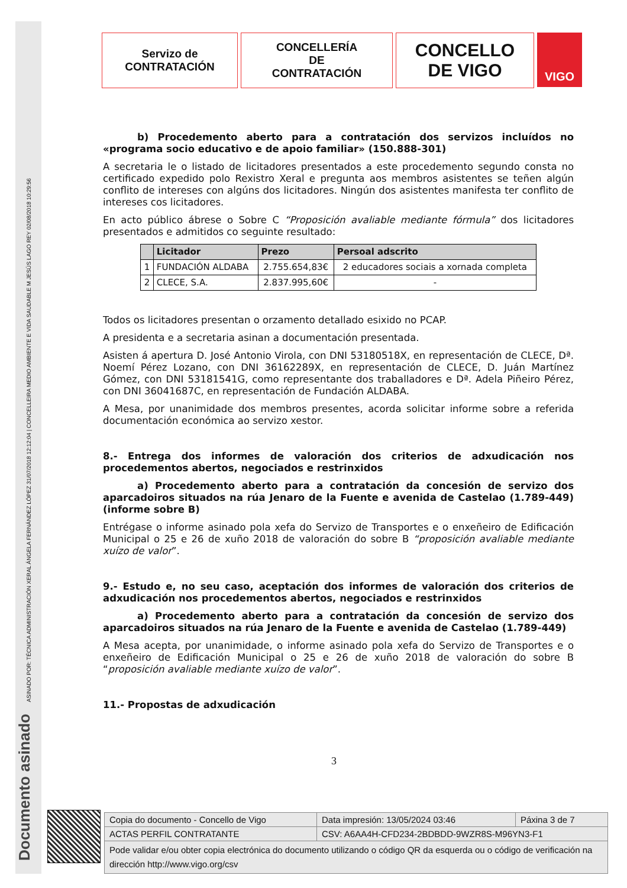ASINADO POR: TÉCNICA ADMINISTRACIÓN XERAL ÁNGELA FERNÁNDEZ LÓPEZ 31/07/2018 12:12:04 | CONCELLEIRA MEDIO AMBIENTE E VIDA SAUDABLE M JESÚS LAGO REY 02/08/2018 10:29:56
Documento asinado
Servizo de
CONTRATACIÓN
CONCELLERÍA
DE
CONTRATACIÓN
CONCELLO
DE VIGO
VIGO
b) Procedemento aberto para a contratación dos servizos incluídos no «programa socio educativo e de apoio familiar» (150.888-301)
A secretaria le o listado de licitadores presentados a este procedemento segundo consta no certificado expedido polo Rexistro Xeral e pregunta aos membros asistentes se teñen algún conflito de intereses con algúns dos licitadores. Ningún dos asistentes manifesta ter conflito de intereses cos licitadores.
En acto público ábrese o Sobre C “Proposición avaliable mediante fórmula” dos licitadores presentados e admitidos co seguinte resultado:
| | Licitador | Prezo | Persoal adscrito |
| --- | --- | --- | --- |
| 1 | FUNDACIÓN ALDABA | 2.755.654,83€ | 2 educadores sociais a xornada completa |
| 2 | CLECE, S.A. | 2.837.995,60€ | - |
Todos os licitadores presentan o orzamento detallado esixido no PCAP.
A presidenta e a secretaria asinan a documentación presentada.
Asisten á apertura D. José Antonio Virola, con DNI 53180518X, en representación de CLECE, Dª. Noemí Pérez Lozano, con DNI 36162289X, en representación de CLECE, D. Juán Martínez Gómez, con DNI 53181541G, como representante dos traballadores e Dª. Adela Piñeiro Pérez, con DNI 36041687C, en representación de Fundación ALDABA.
A Mesa, por unanimidade dos membros presentes, acorda solicitar informe sobre a referida documentación económica ao servizo xestor.
8.- Entrega dos informes de valoración dos criterios de adxudicación nos procedementos abertos, negociados e restrinxidos
a) Procedemento aberto para a contratación da concesión de servizo dos aparcadoiros situados na rúa Jenaro de la Fuente e avenida de Castelao (1.789-449)(informe sobre B)
Entrégase o informe asinado pola xefa do Servizo de Transportes e o enxeñeiro de Edificación Municipal o 25 e 26 de xuño 2018 de valoración do sobre B “proposición avaliable mediante xuízo de valor”.
9.- Estudo e, no seu caso, aceptación dos informes de valoración dos criterios de adxudicación nos procedementos abertos, negociados e restrinxidos
a) Procedemento aberto para a contratación da concesión de servizo dos aparcadoiros situados na rúa Jenaro de la Fuente e avenida de Castelao (1.789-449)
A Mesa acepta, por unanimidade, o informe asinado pola xefa do Servizo de Transportes e o enxeñeiro de Edificación Municipal o 25 e 26 de xuño 2018 de valoración do sobre B “proposición avaliable mediante xuízo de valor”.
11.- Propostas de adxudicación
3
| Copia do documento - Concello de Vigo | Data impresión: 13/05/2024 03:46 | Páxina 3 de 7 |
| ACTAS PERFIL CONTRATANTE | CSV: A6AA4H-CFD234-2BDBDD-9WZR8S-M96YN3-F1 | |
| Pode validar e/ou obter copia electrónica do documento utilizando o código QR da esquerda ou o código de verificación na dirección http://www.vigo.org/csv | | |